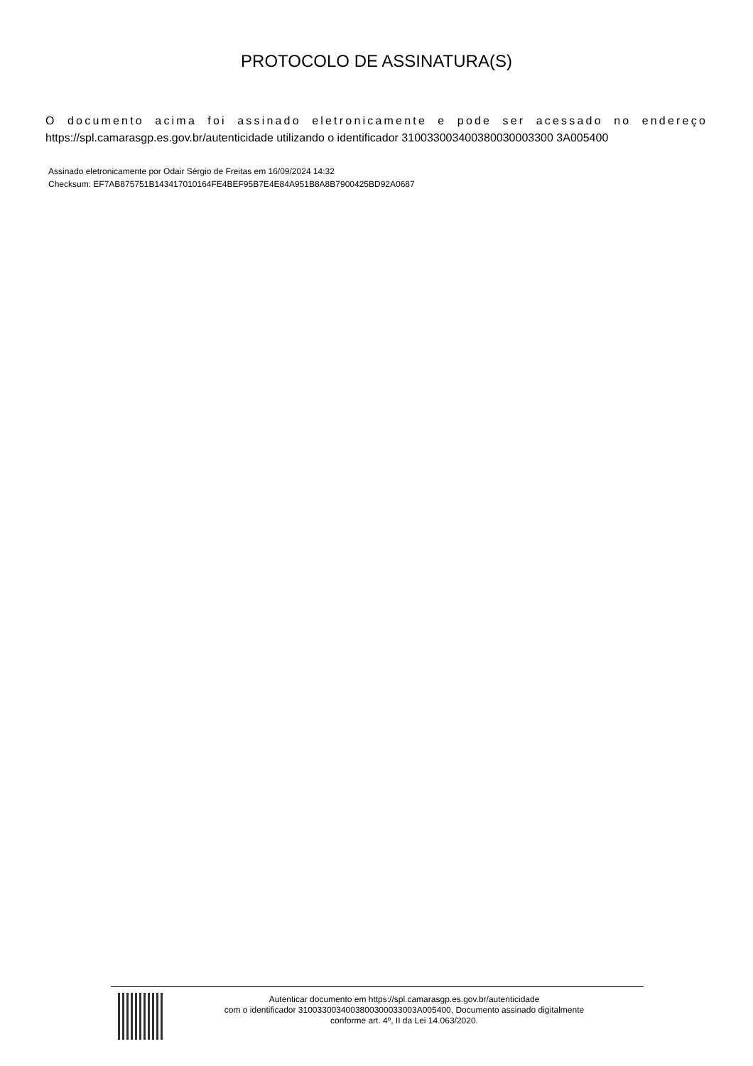PROTOCOLO DE ASSINATURA(S)
O documento acima foi assinado eletronicamente e pode ser acessado no endereço
https://spl.camarasgp.es.gov.br/autenticidade utilizando o identificador 310033003400380030003300 3A005400
Assinado eletronicamente por Odair Sérgio de Freitas em 16/09/2024 14:32
Checksum: EF7AB875751B143417010164FE4BEF95B7E4E84A951B8A8B7900425BD92A0687
Autenticar documento em https://spl.camarasgp.es.gov.br/autenticidade
com o identificador 3100330034003800300033003A005400, Documento assinado digitalmente
conforme art. 4º, II da Lei 14.063/2020.